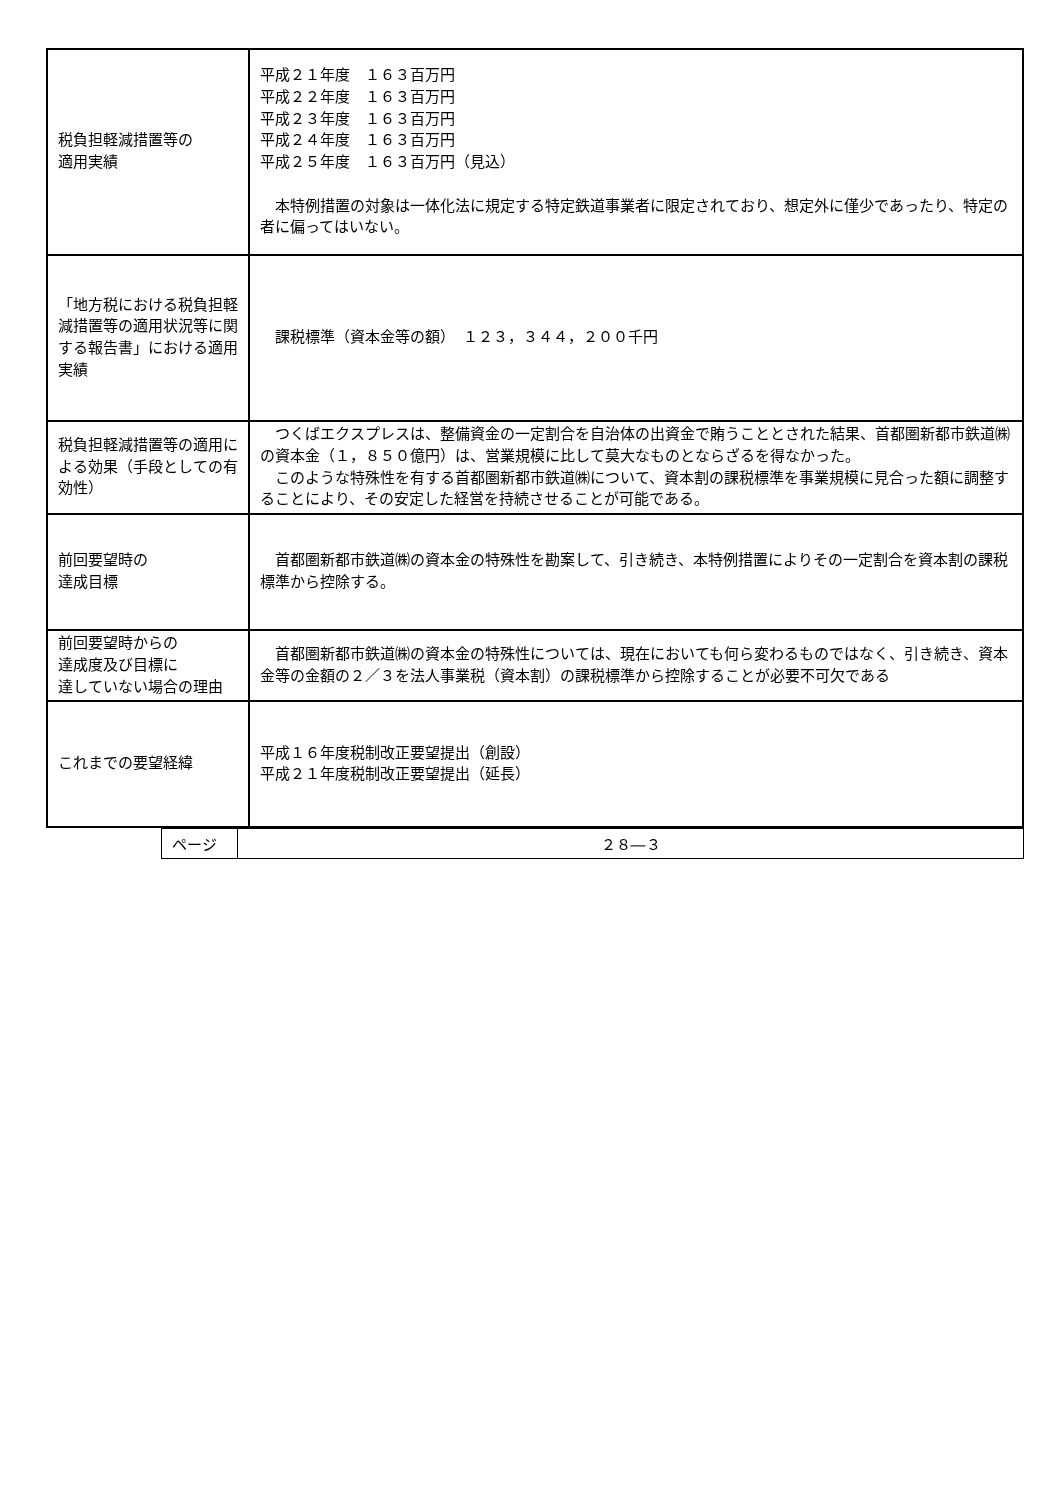| 税負担軽減措置等の 適用実績 | 平成２１年度 １６３百万円 平成２２年度 １６３百万円 平成２３年度 １６３百万円 平成２４年度 １６３百万円 平成２５年度 １６３百万円（見込） 本特例措置の対象は一体化法に規定する特定鉄道事業者に限定されており、想定外に僅少であったり、特定の者に偏ってはいない。 |
| 「地方税における税負担軽減措置等の適用状況等に関する報告書」における適用実績 | 課税標準（資本金等の額） １２３，３４４，２００千円 |
| 税負担軽減措置等の適用による効果（手段としての有効性） | つくばエクスプレスは、整備資金の一定割合を自治体の出資金で賄うこととされた結果、首都圏新都市鉄道㈱の資本金（１，８５０億円）は、営業規模に比して莫大なものとならざるを得なかった。 このような特殊性を有する首都圏新都市鉄道㈱について、資本割の課税標準を事業規模に見合った額に調整することにより、その安定した経営を持続させることが可能である。 |
| 前回要望時の 達成目標 | 首都圏新都市鉄道㈱の資本金の特殊性を勘案して、引き続き、本特例措置によりその一定割合を資本割の課税標準から控除する。 |
| 前回要望時からの 達成度及び目標に 達していない場合の理由 | 首都圏新都市鉄道㈱の資本金の特殊性については、現在においても何ら変わるものではなく、引き続き、資本金等の金額の２／３を法人事業税（資本割）の課税標準から控除することが必要不可欠である |
| これまでの要望経緯 | 平成１６年度税制改正要望提出（創設） 平成２１年度税制改正要望提出（延長） |
| ページ | ２８―３ |